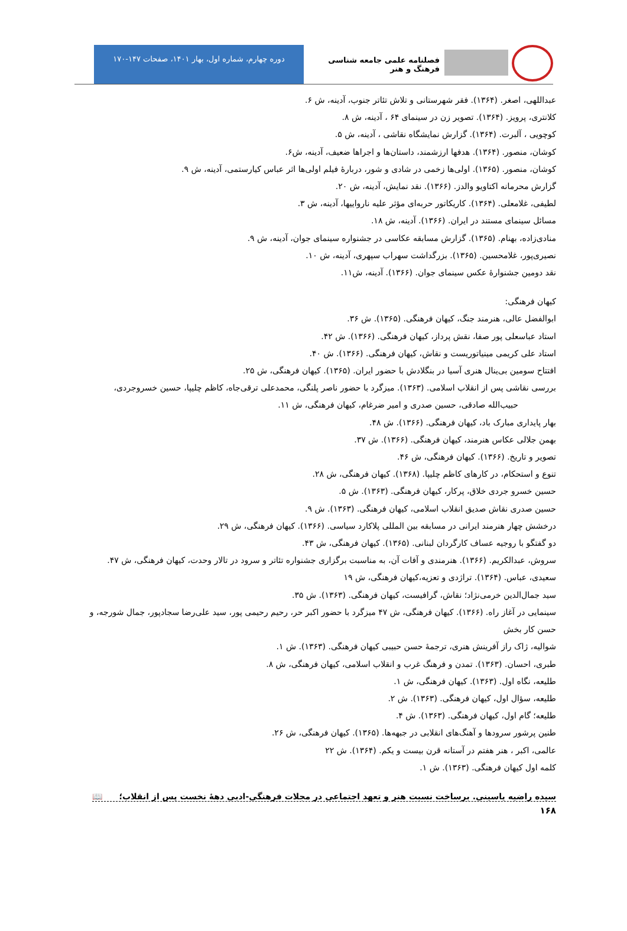فصلنامه علمی جامعه شناسی فرهنگ و هنر
دوره چهارم، شماره اول، بهار ۱۴۰۱، صفحات ۱۴۷-۱۷۰
عبداللهی، اصغر. (۱۳۶۴). فقر شهرستانی و تلاش تئاتر جنوب، آدینه، ش ۶.
کلانتری، پرویز. (۱۳۶۴). تصویر زن در سینمای ۶۴ ، آدینه، ش ۸.
کوچویی ، آلبرت. (۱۳۶۴). گزارش نمایشگاه نقاشی ، آدینه، ش ۵.
کوشان، منصور. (۱۳۶۴). هدفها ارزشمند، داستان‌ها و اجراها ضعیف، آدینه، ش۶.
کوشان، منصور. (۱۳۶۵). اولی‌ها زخمی در شادی و شور، دربارهٔ فیلم اولی‌ها اثر عباس کیارستمی، آدینه، ش ۹.
گزارش محرمانه اکتاویو والدز. (۱۳۶۶). نقد نمایش، آدینه، ش ۲۰.
لطیفی، غلامعلی. (۱۳۶۴). کاریکاتور حربه‌ای مؤثر علیه نارواییها، آدینه، ش ۳.
مسائل سینمای مستند در ایران. (۱۳۶۶). آدینه، ش ۱۸.
منادی‌زاده، بهنام. (۱۳۶۵). گزارش مسابقه عکاسی در جشنواره سینمای جوان، آدینه، ش ۹.
نصیری‌پور، غلامحسین. (۱۳۶۵). بزرگداشت سهراب سپهری، آدینه، ش ۱۰.
نقد دومین جشنوارهٔ عکس سینمای جوان. (۱۳۶۶). آدینه، ش۱۱.
کیهان فرهنگی:
ابوالفضل عالی، هنرمند جنگ، کیهان فرهنگی. (۱۳۶۵). ش ۳۶.
استاد عباسعلی پور صفا، نقش پرداز، کیهان فرهنگی. (۱۳۶۶). ش ۴۲.
استاد علی کریمی مینیاتوریست و نقاش، کیهان فرهنگی. (۱۳۶۶). ش ۴۰.
افتتاح سومین بی‌ینال هنری آسیا در بنگلادش با حضور ایران. (۱۳۶۵). کیهان فرهنگی، ش ۲۵.
بررسی نقاشی پس از انقلاب اسلامی. (۱۳۶۳). میزگرد با حضور ناصر پلنگی، محمدعلی ترقی‌جاه، کاظم چلیپا، حسین خسروجردی،
حبیب‌الله صادقی، حسین صدری و امیر ضرغام، کیهان فرهنگی، ش ۱۱.
بهار پایداری مبارک باد، کیهان فرهنگی. (۱۳۶۶). ش ۴۸.
بهمن جلالی عکاس هنرمند، کیهان فرهنگی. (۱۳۶۶). ش ۳۷.
تصویر و تاریخ. (۱۳۶۶). کیهان فرهنگی، ش ۴۶.
تنوع و استحکام، در کارهای کاظم چلیپا. (۱۳۶۸). کیهان فرهنگی، ش ۲۸.
حسین خسرو جردی خلاق، پرکار، کیهان فرهنگی. (۱۳۶۳). ش ۵.
حسین صدری نقاش صدیق انقلاب اسلامی، کیهان فرهنگی. (۱۳۶۳). ش ۹.
درخشش چهار هنرمند ایرانی در مسابقه بین المللی پلاکارد سیاسی. (۱۳۶۶). کیهان فرهنگی، ش ۲۹.
دو گفتگو با روجیه عساف کارگردان لبنانی. (۱۳۶۵). کیهان فرهنگی، ش ۴۳.
سروش، عبدالکریم. (۱۳۶۶). هنرمندی و آفات آن، به مناسبت برگزاری جشنواره تئاتر و سرود در تالار وحدت، کیهان فرهنگی، ش ۴۷.
سعیدی، عباس. (۱۳۶۴). تراژدی و تعزیه،کیهان فرهنگی، ش ۱۹
سید جمال‌الدین خرمی‌نژاد؛ نقاش، گرافیست، کیهان فرهنگی. (۱۳۶۳). ش ۳۵.
سینمایی در آغاز راه. (۱۳۶۶). کیهان فرهنگی، ش ۴۷ میزگرد با حضور اکبر حر، رحیم رحیمی پور، سید علی‌رضا سجادپور، جمال شورجه، و حسن کار بخش
شوالیه، ژاک راز آفرینش هنری، ترجمهٔ حسن حبیبی کیهان فرهنگی. (۱۳۶۳). ش ۱.
طبری، احسان. (۱۳۶۳). تمدن و فرهنگ غرب و انقلاب اسلامی، کیهان فرهنگی، ش ۸.
طلیعه، نگاه اول. (۱۳۶۳). کیهان فرهنگی، ش ۱.
طلیعه، سؤال اول، کیهان فرهنگی. (۱۳۶۳). ش ۲.
طلیعه؛ گام اول، کیهان فرهنگی. (۱۳۶۳). ش ۴.
طنین پرشور سرودها و آهنگ‌های انقلابی در جبهه‌ها. (۱۳۶۵). کیهان فرهنگی، ش ۲۶.
عالمی، اکبر ، هنر هفتم در آستانه قرن بیست و یکم. (۱۳۶۴). ش ۲۲
کلمه اول کیهان فرهنگی. (۱۳۶۳). ش ۱.
سیده راضیه یاسینی. برساخت نسبت هنر و تعهد اجتماعی در مجلات فرهنگی-ادبی دههٔ نخست پس از انقلاب؛ 📖
۱۶۸